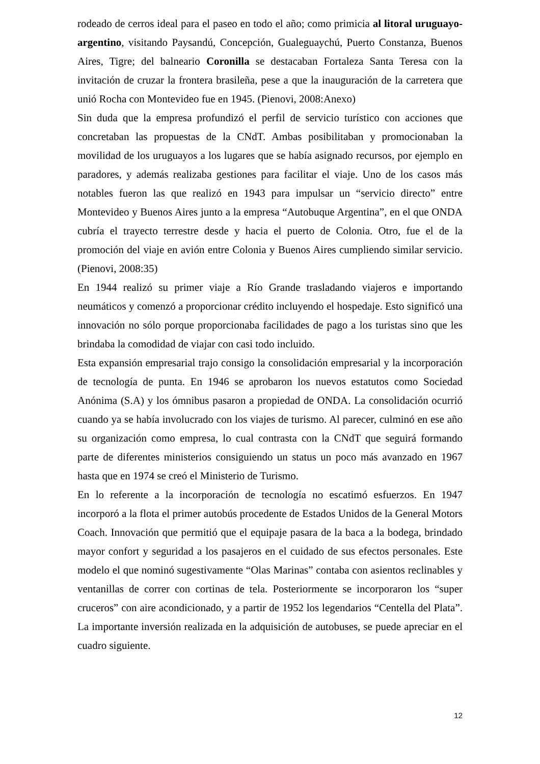rodeado de cerros ideal para el paseo en todo el año; como primicia al litoral uruguayo-argentino, visitando Paysandú, Concepción, Gualeguaychú, Puerto Constanza, Buenos Aires, Tigre; del balneario Coronilla se destacaban Fortaleza Santa Teresa con la invitación de cruzar la frontera brasileña, pese a que la inauguración de la carretera que unió Rocha con Montevideo fue en 1945. (Pienovi, 2008:Anexo)
Sin duda que la empresa profundizó el perfil de servicio turístico con acciones que concretaban las propuestas de la CNdT. Ambas posibilitaban y promocionaban la movilidad de los uruguayos a los lugares que se había asignado recursos, por ejemplo en paradores, y además realizaba gestiones para facilitar el viaje. Uno de los casos más notables fueron las que realizó en 1943 para impulsar un “servicio directo” entre Montevideo y Buenos Aires junto a la empresa “Autobuque Argentina”, en el que ONDA cubría el trayecto terrestre desde y hacia el puerto de Colonia. Otro, fue el de la promoción del viaje en avión entre Colonia y Buenos Aires cumpliendo similar servicio. (Pienovi, 2008:35)
En 1944 realizó su primer viaje a Río Grande trasladando viajeros e importando neumáticos y comenzó a proporcionar crédito incluyendo el hospedaje. Esto significó una innovación no sólo porque proporcionaba facilidades de pago a los turistas sino que les brindaba la comodidad de viajar con casi todo incluido.
Esta expansión empresarial trajo consigo la consolidación empresarial y la incorporación de tecnología de punta. En 1946 se aprobaron los nuevos estatutos como Sociedad Anónima (S.A) y los ómnibus pasaron a propiedad de ONDA. La consolidación ocurrió cuando ya se había involucrado con los viajes de turismo. Al parecer, culminó en ese año su organización como empresa, lo cual contrasta con la CNdT que seguirá formando parte de diferentes ministerios consiguiendo un status un poco más avanzado en 1967 hasta que en 1974 se creó el Ministerio de Turismo.
En lo referente a la incorporación de tecnología no escatimó esfuerzos. En 1947 incorporó a la flota el primer autobús procedente de Estados Unidos de la General Motors Coach. Innovación que permitió que el equipaje pasara de la baca a la bodega, brindado mayor confort y seguridad a los pasajeros en el cuidado de sus efectos personales. Este modelo el que nominó sugestivamente “Olas Marinas” contaba con asientos reclinables y ventanillas de correr con cortinas de tela. Posteriormente se incorporaron los “super cruceros” con aire acondicionado, y a partir de 1952 los legendarios “Centella del Plata”. La importante inversión realizada en la adquisición de autobuses, se puede apreciar en el cuadro siguiente.
12